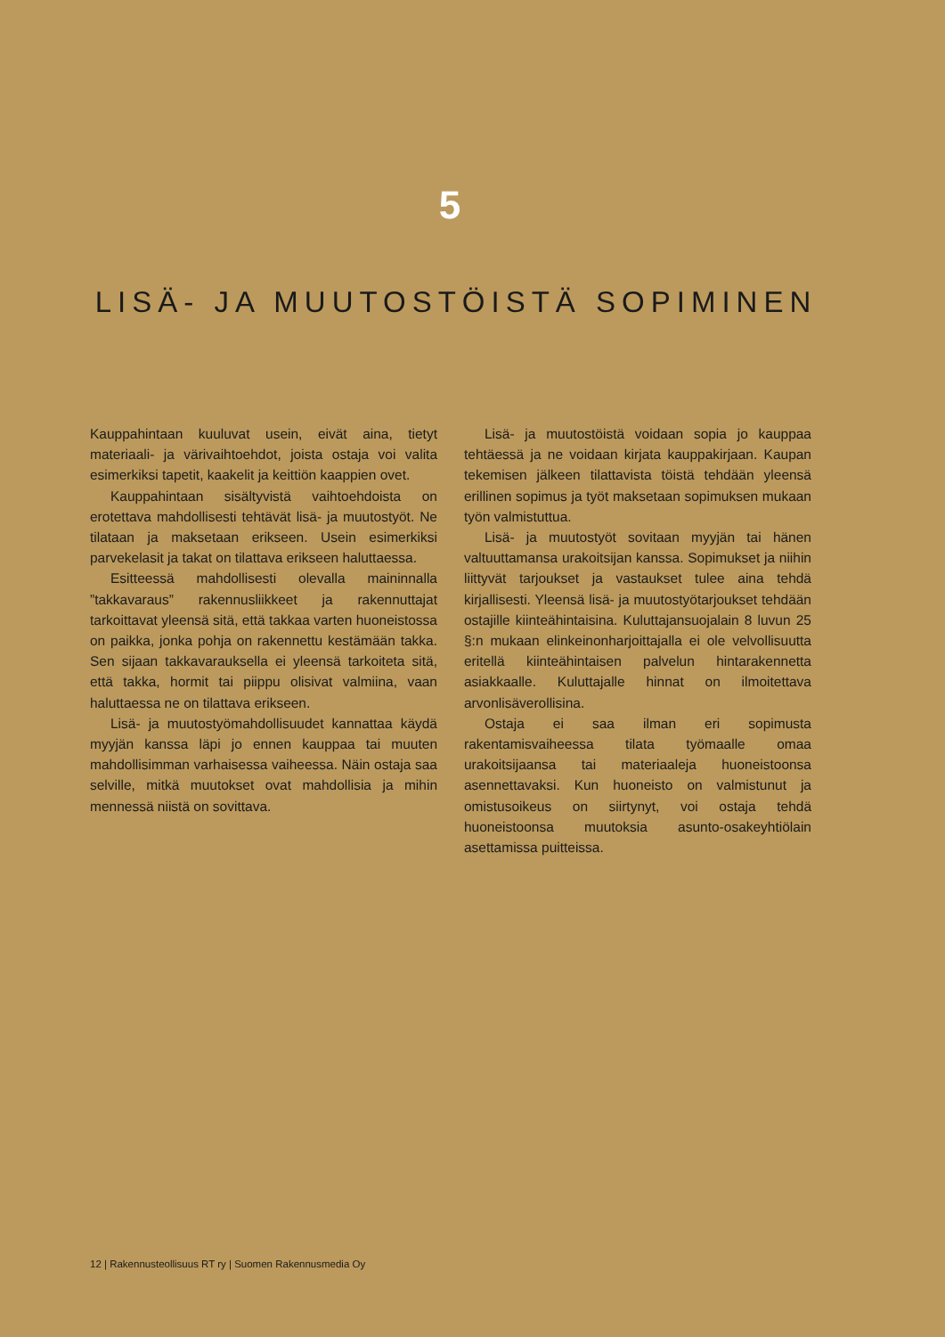5
LISÄ- JA MUUTOSTÖISTÄ SOPIMINEN
Kauppahintaan kuuluvat usein, eivät aina, tietyt materiaali- ja värivaihtoehdot, joista ostaja voi valita esimerkiksi tapetit, kaakelit ja keittiön kaappien ovet.
Kauppahintaan sisältyvistä vaihtoehdoista on erotettava mahdollisesti tehtävät lisä- ja muutostyöt. Ne tilataan ja maksetaan erikseen. Usein esimerkiksi parvekelasit ja takat on tilattava erikseen haluttaessa.
Esitteessä mahdollisesti olevalla maininnalla ”takkavaraus” rakennusliikkeet ja rakennuttajat tarkoittavat yleensä sitä, että takkaa varten huoneistossa on paikka, jonka pohja on rakennettu kestämään takka. Sen sijaan takkavarauksella ei yleensä tarkoiteta sitä, että takka, hormit tai piippu olisivat valmiina, vaan haluttaessa ne on tilattava erikseen.
Lisä- ja muutostyömahdollisuudet kannattaa käydä myyjän kanssa läpi jo ennen kauppaa tai muuten mahdollisimman varhaisessa vaiheessa. Näin ostaja saa selville, mitkä muutokset ovat mahdollisia ja mihin mennessä niistä on sovittava.
Lisä- ja muutostöistä voidaan sopia jo kauppaa tehtäessä ja ne voidaan kirjata kauppakirjaan. Kaupan tekemisen jälkeen tilattavista töistä tehdään yleensä erillinen sopimus ja työt maksetaan sopimuksen mukaan työn valmistuttua.
Lisä- ja muutostyöt sovitaan myyjän tai hänen valtuuttamansa urakoitsijan kanssa. Sopimukset ja niihin liittyvät tarjoukset ja vastaukset tulee aina tehdä kirjallisesti. Yleensä lisä- ja muutostyötarjoukset tehdään ostajille kiinteähintaisina. Kuluttajansuojalain 8 luvun 25 §:n mukaan elinkeinonharjoittajalla ei ole velvollisuutta eritellä kiinteähintaisen palvelun hintarakennetta asiakkaalle. Kuluttajalle hinnat on ilmoitettava arvonlisäverollisina.
Ostaja ei saa ilman eri sopimusta rakentamisvaiheessa tilata työmaalle omaa urakoitsijaansa tai materiaaleja huoneistoonsa asennettavaksi. Kun huoneisto on valmistunut ja omistusoikeus on siirtynyt, voi ostaja tehdä huoneistoonsa muutoksia asunto-osakeyhtiölain asettamissa puitteissa.
12 | Rakennusteollisuus RT ry | Suomen Rakennusmedia Oy